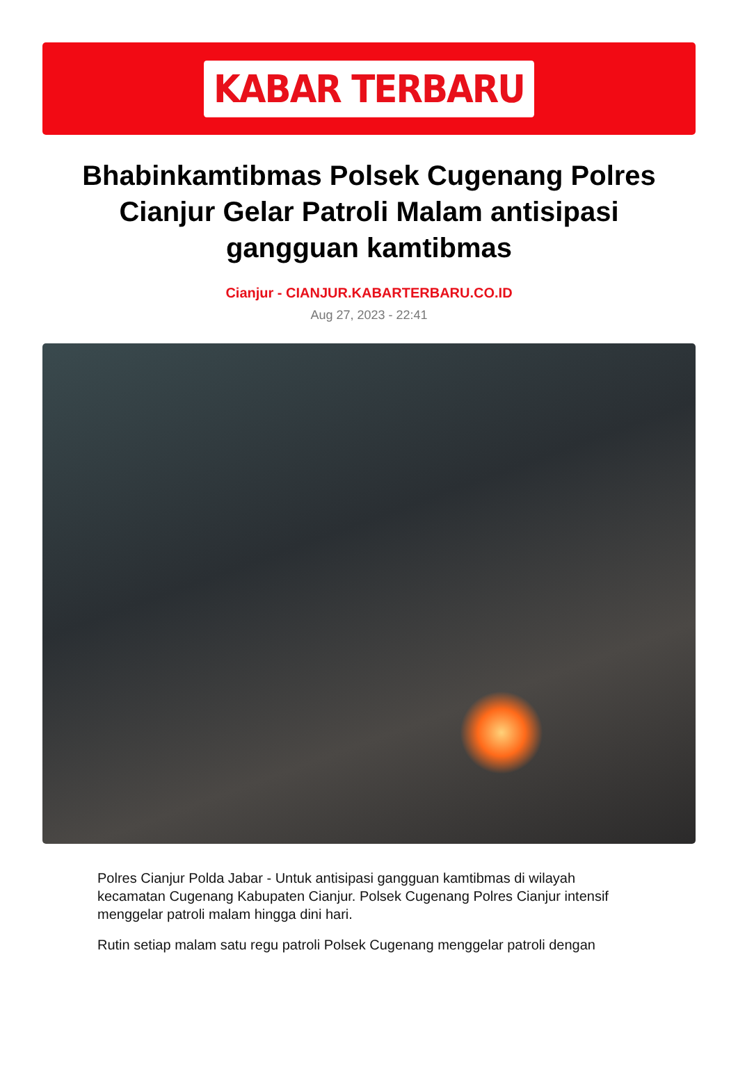KABAR TERBARU
Bhabinkamtibmas Polsek Cugenang Polres Cianjur Gelar Patroli Malam antisipasi gangguan kamtibmas
Cianjur - CIANJUR.KABARTERBARU.CO.ID
Aug 27, 2023 - 22:41
Polres Cianjur Polda Jabar - Untuk antisipasi gangguan kamtibmas di wilayah kecamatan Cugenang Kabupaten Cianjur. Polsek Cugenang Polres Cianjur intensif menggelar patroli malam hingga dini hari.
Rutin setiap malam satu regu patroli Polsek Cugenang menggelar patroli dengan